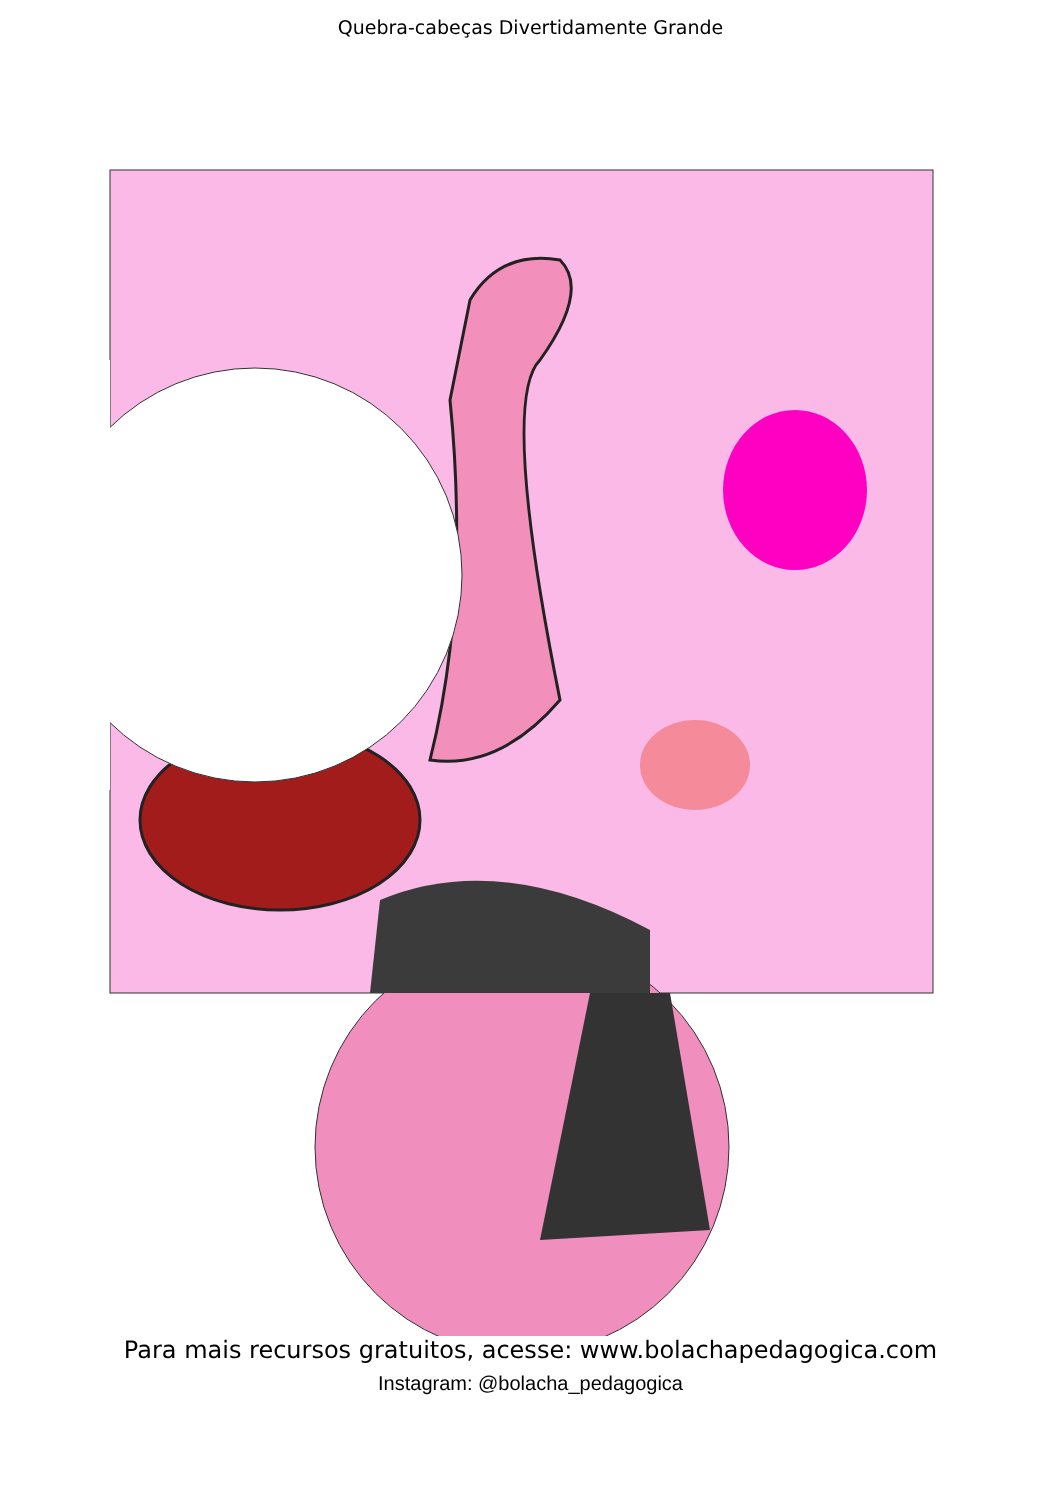Quebra-cabeças Divertidamente Grande
Para mais recursos gratuitos, acesse: www.bolachapedagogica.com
Instagram: @bolacha_pedagogica